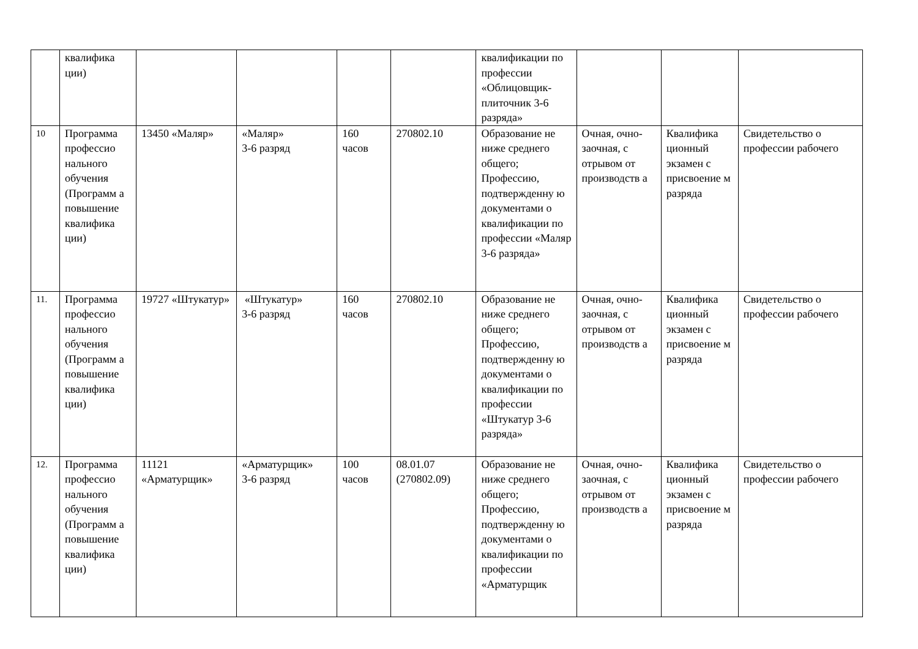| | квалифика ции) | | | | | квалификации по профессии «Облицовщик-плиточник 3-6 разряда» | | | |
| 10 | Программа профессио нального обучения (Программ а повышение квалифика ции) | 13450 «Маляр» | «Маляр» 3-6 разряд | 160 часов | 270802.10 | Образование не ниже среднего общего; Профессию, подтвержденну ю документами о квалификации по профессии «Маляр 3-6 разряда» | Очная, очно-заочная, с отрывом от производств а | Квалифика ционный экзамен с присвоение м разряда | Свидетельство о профессии рабочего |
| 11. | Программа профессио нального обучения (Программ а повышение квалифика ции) | 19727 «Штукатур» | «Штукатур» 3-6 разряд | 160 часов | 270802.10 | Образование не ниже среднего общего; Профессию, подтвержденну ю документами о квалификации по профессии «Штукатур 3-6 разряда» | Очная, очно-заочная, с отрывом от производств а | Квалифика ционный экзамен с присвоение м разряда | Свидетельство о профессии рабочего |
| 12. | Программа профессио нального обучения (Программ а повышение квалифика ции) | 11121 «Арматурщик» | «Арматурщик» 3-6 разряд | 100 часов | 08.01.07 (270802.09) | Образование не ниже среднего общего; Профессию, подтвержденну ю документами о квалификации по профессии «Арматурщик | Очная, очно-заочная, с отрывом от производств а | Квалифика ционный экзамен с присвоение м разряда | Свидетельство о профессии рабочего |